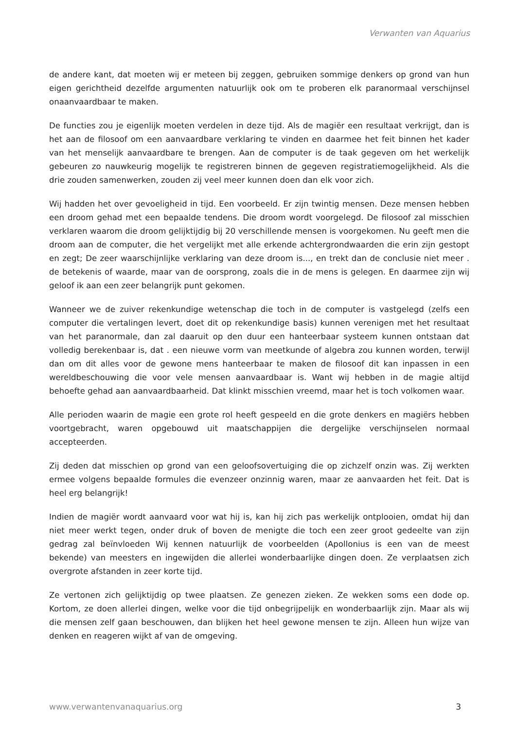Verwanten van Aquarius
de andere kant, dat moeten wij er meteen bij zeggen, gebruiken sommige denkers op grond van hun eigen gerichtheid dezelfde argumenten natuurlijk ook om te proberen elk paranormaal verschijnsel onaanvaardbaar te maken.
De functies zou je eigenlijk moeten verdelen in deze tijd. Als de magiër een resultaat verkrijgt, dan is het aan de filosoof om een aanvaardbare verklaring te vinden en daarmee het feit binnen het kader van het menselijk aanvaardbare te brengen. Aan de computer is de taak gegeven om het werkelijk gebeuren zo nauwkeurig mogelijk te registreren binnen de gegeven registratiemogelijkheid. Als die drie zouden samenwerken, zouden zij veel meer kunnen doen dan elk voor zich.
Wij hadden het over gevoeligheid in tijd. Een voorbeeld. Er zijn twintig mensen. Deze mensen hebben een droom gehad met een bepaalde tendens. Die droom wordt voorgelegd. De filosoof zal misschien verklaren waarom die droom gelijktijdig bij 20 verschillende mensen is voorgekomen. Nu geeft men die droom aan de computer, die het vergelijkt met alle erkende achtergrondwaarden die erin zijn gestopt en zegt; De zeer waarschijnlijke verklaring van deze droom is..., en trekt dan de conclusie niet meer . de betekenis of waarde, maar van de oorsprong, zoals die in de mens is gelegen. En daarmee zijn wij geloof ik aan een zeer belangrijk punt gekomen.
Wanneer we de zuiver rekenkundige wetenschap die toch in de computer is vastgelegd (zelfs een computer die vertalingen levert, doet dit op rekenkundige basis) kunnen verenigen met het resultaat van het paranormale, dan zal daaruit op den duur een hanteerbaar systeem kunnen ontstaan dat volledig berekenbaar is, dat . een nieuwe vorm van meetkunde of algebra zou kunnen worden, terwijl dan om dit alles voor de gewone mens hanteerbaar te maken de filosoof dit kan inpassen in een wereldbeschouwing die voor vele mensen aanvaardbaar is. Want wij hebben in de magie altijd behoefte gehad aan aanvaardbaarheid. Dat klinkt misschien vreemd, maar het is toch volkomen waar.
Alle perioden waarin de magie een grote rol heeft gespeeld en die grote denkers en magiërs hebben voortgebracht, waren opgebouwd uit maatschappijen die dergelijke verschijnselen normaal accepteerden.
Zij deden dat misschien op grond van een geloofsovertuiging die op zichzelf onzin was. Zij werkten ermee volgens bepaalde formules die evenzeer onzinnig waren, maar ze aanvaarden het feit. Dat is heel erg belangrijk!
Indien de magiër wordt aanvaard voor wat hij is, kan hij zich pas werkelijk ontplooien, omdat hij dan niet meer werkt tegen, onder druk of boven de menigte die toch een zeer groot gedeelte van zijn gedrag zal beïnvloeden Wij kennen natuurlijk de voorbeelden (Apollonius is een van de meest bekende) van meesters en ingewijden die allerlei wonderbaarlijke dingen doen. Ze verplaatsen zich overgrote afstanden in zeer korte tijd.
Ze vertonen zich gelijktijdig op twee plaatsen. Ze genezen zieken. Ze wekken soms een dode op. Kortom, ze doen allerlei dingen, welke voor die tijd onbegrijpelijk en wonderbaarlijk zijn. Maar als wij die mensen zelf gaan beschouwen, dan blijken het heel gewone mensen te zijn. Alleen hun wijze van denken en reageren wijkt af van de omgeving.
www.verwantenvanaquarius.org 3